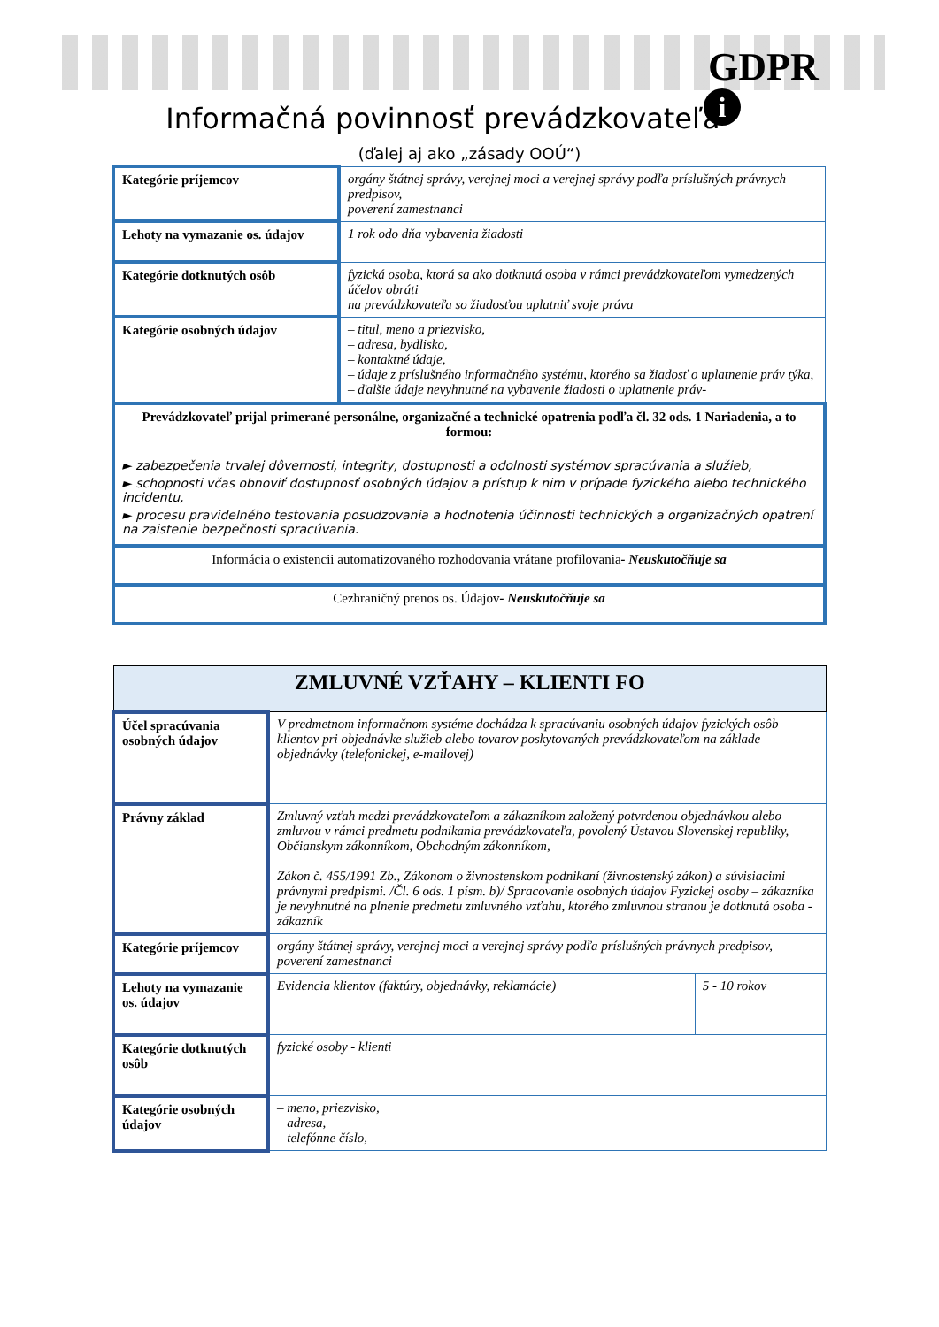GDPR
i
Informačná povinnosť prevádzkovateľa
(ďalej aj ako „zásady OOÚ“)
| Kategórie príjemcov | orgány štátnej správy, verejnej moci a verejnej správy podľa príslušných právnych predpisov, poverení zamestnanci |
| Lehoty na vymazanie os. údajov | 1 rok odo dňa vybavenia žiadosti |
| Kategórie dotknutých osôb | fyzická osoba, ktorá sa ako dotknutá osoba v rámci prevádzkovateľom vymedzených účelov obráti na prevádzkovateľa so žiadosťou uplatniť svoje práva |
| Kategórie osobných údajov | – titul, meno a priezvisko, – adresa, bydlisko, – kontaktné údaje, – údaje z príslušného informačného systému, ktorého sa žiadosť o uplatnenie práv týka, – ďalšie údaje nevyhnutné na vybavenie žiadosti o uplatnenie práv- |
| Prevádzkovateľ prijal primerané personálne, organizačné a technické opatrenia podľa čl. 32 ods. 1 Nariadenia, a to formou: ► zabezpečenia trvalej dôvernosti, integrity, dostupnosti a odolnosti systémov spracúvania a služieb, ► schopnosti včas obnoviť dostupnosť osobných údajov a prístup k nim v prípade fyzického alebo technického incidentu, ► procesu pravidelného testovania posudzovania a hodnotenia účinnosti technických a organizačných opatrení na zaistenie bezpečnosti spracúvania. | |
| Informácia o existencii automatizovaného rozhodovania vrátane profilovania - Neuskutočňuje sa | |
| Cezhraničný prenos os. Údajov - Neuskutočňuje sa | |
| ZMLUVNÉ VZŤAHY – KLIENTI FO | | |
| Účel spracúvania osobných údajov | V predmetnom informačnom systéme dochádza k spracúvaniu osobných údajov fyzických osôb – klientov pri objednávke služieb alebo tovarov poskytovaných prevádzkovateľom na základe objednávky (telefonickej, e-mailovej) | |
| Právny základ | Zmluvný vzťah medzi prevádzkovateľom a zákazníkom založený potvrdenou objednávkou alebo zmluvou v rámci predmetu podnikania prevádzkovateľa, povolený Ústavou Slovenskej republiky, Občianskym zákonníkom, Obchodným zákonníkom, Zákon č. 455/1991 Zb., Zákonom o živnostenskom podnikaní (živnostenský zákon) a súvisiacimi právnymi predpismi. /Čl. 6 ods. 1 písm. b)/ Spracovanie osobných údajov Fyzickej osoby – zákazníka je nevyhnutné na plnenie predmetu zmluvného vzťahu, ktorého zmluvnou stranou je dotknutá osoba - zákazník | |
| Kategórie príjemcov | orgány štátnej správy, verejnej moci a verejnej správy podľa príslušných právnych predpisov, poverení zamestnanci | |
| Lehoty na vymazanie os. údajov | Evidencia klientov (faktúry, objednávky, reklamácie) | 5 - 10 rokov |
| Kategórie dotknutých osôb | fyzické osoby - klienti | |
| Kategórie osobných údajov | – meno, priezvisko, – adresa, – telefónne číslo, | |